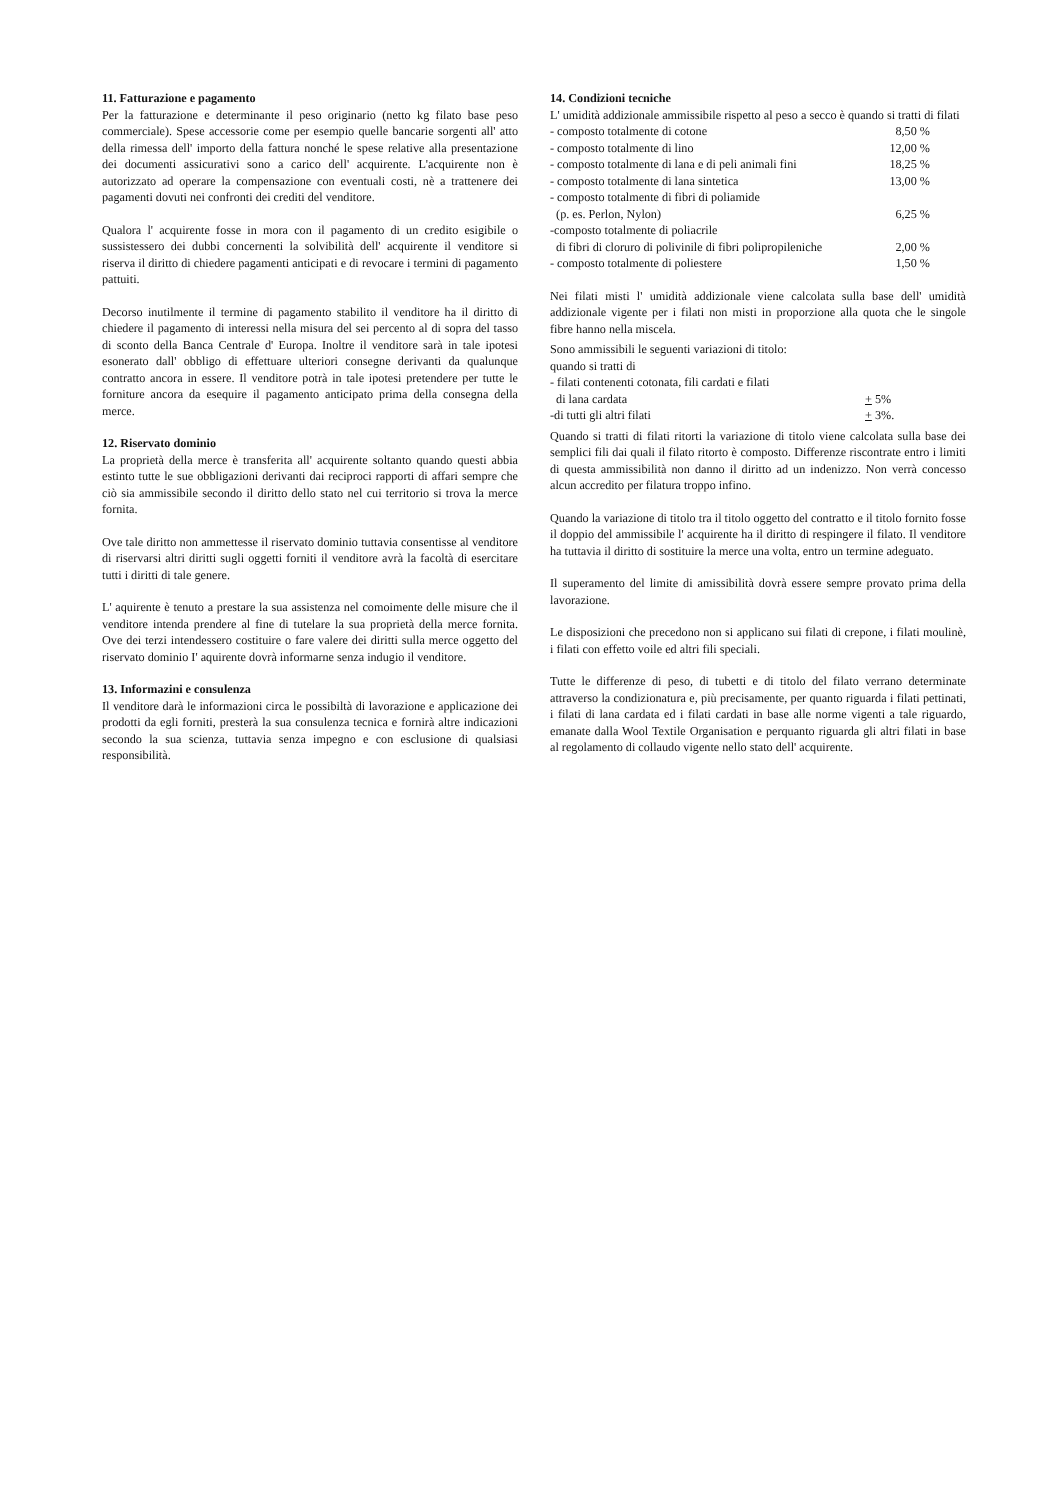11. Fatturazione e pagamento
Per la fatturazione e determinante il peso originario (netto kg filato base peso commerciale). Spese accessorie come per esempio quelle bancarie sorgenti all' atto della rimessa dell' importo della fattura nonché le spese relative alla presentazione dei documenti assicurativi sono a carico dell' acquirente. L'acquirente non è autorizzato ad operare la compensazione con eventuali costi, nè a trattenere dei pagamenti dovuti nei confronti dei crediti del venditore.
Qualora l' acquirente fosse in mora con il pagamento di un credito esigibile o sussistessero dei dubbi concernenti la solvibilità dell' acquirente il venditore si riserva il diritto di chiedere pagamenti anticipati e di revocare i termini di pagamento pattuiti.
Decorso inutilmente il termine di pagamento stabilito il venditore ha il diritto di chiedere il pagamento di interessi nella misura del sei percento al di sopra del tasso di sconto della Banca Centrale d' Europa. Inoltre il venditore sarà in tale ipotesi esonerato dall' obbligo di effettuare ulteriori consegne derivanti da qualunque contratto ancora in essere. Il venditore potrà in tale ipotesi pretendere per tutte le forniture ancora da esequire il pagamento anticipato prima della consegna della merce.
12. Riservato dominio
La proprietà della merce è transferita all' acquirente soltanto quando questi abbia estinto tutte le sue obbligazioni derivanti dai reciproci rapporti di affari sempre che ciò sia ammissibile secondo il diritto dello stato nel cui territorio si trova la merce fornita.
Ove tale diritto non ammettesse il riservato dominio tuttavia consentisse al venditore di riservarsi altri diritti sugli oggetti forniti il venditore avrà la facoltà di esercitare tutti i diritti di tale genere.
L' aquirente è tenuto a prestare la sua assistenza nel comoimente delle misure che il venditore intenda prendere al fine di tutelare la sua proprietà della merce fornita. Ove dei terzi intendessero costituire o fare valere dei diritti sulla merce oggetto del riservato dominio I' aquirente dovrà informarne senza indugio il venditore.
13. Informazini e consulenza
Il venditore darà le informazioni circa le possibiltà di lavorazione e applicazione dei prodotti da egli forniti, presterà la sua consulenza tecnica e fornirà altre indicazioni secondo la sua scienza, tuttavia senza impegno e con esclusione di qualsiasi responsibilità.
14. Condizioni tecniche
L' umidità addizionale ammissibile rispetto al peso a secco è quando si tratti di filati
- composto totalmente di cotone 8,50 %
- composto totalmente di lino 12,00 %
- composto totalmente di lana e di peli animali fini 18,25 %
- composto totalmente di lana sintetica 13,00 %
- composto totalmente di fibri di poliamide
(p. es. Perlon, Nylon) 6,25 %
-composto totalmente di poliacrile
di fibri di cloruro di polivinile di fibri polipropileniche 2,00 %
- composto totalmente di poliestere 1,50 %
Nei filati misti l' umidità addizionale viene calcolata sulla base dell' umidità addizionale vigente per i filati non misti in proporzione alla quota che le singole fibre hanno nella miscela.
Sono ammissibili le seguenti variazioni di titolo:
quando si tratti di
- filati contenenti cotonata, fili cardati e filati
di lana cardata + 5%
-di tutti gli altri filati + 3%.
Quando si tratti di filati ritorti la variazione di titolo viene calcolata sulla base dei semplici fili dai quali il filato ritorto è composto. Differenze riscontrate entro i limiti di questa ammissibilità non danno il diritto ad un indenizzo. Non verrà concesso alcun accredito per filatura troppo infino.
Quando la variazione di titolo tra il titolo oggetto del contratto e il titolo fornito fosse il doppio del ammissibile l' acquirente ha il diritto di respingere il filato. Il venditore ha tuttavia il diritto di sostituire la merce una volta, entro un termine adeguato.
Il superamento del limite di amissibilità dovrà essere sempre provato prima della lavorazione.
Le disposizioni che precedono non si applicano sui filati di crepone, i filati moulinè, i filati con effetto voile ed altri fili speciali.
Tutte le differenze di peso, di tubetti e di titolo del filato verrano determinate attraverso la condizionatura e, più precisamente, per quanto riguarda i filati pettinati, i filati di lana cardata ed i filati cardati in base alle norme vigenti a tale riguardo, emanate dalla Wool Textile Organisation e perquanto riguarda gli altri filati in base al regolamento di collaudo vigente nello stato dell' acquirente.